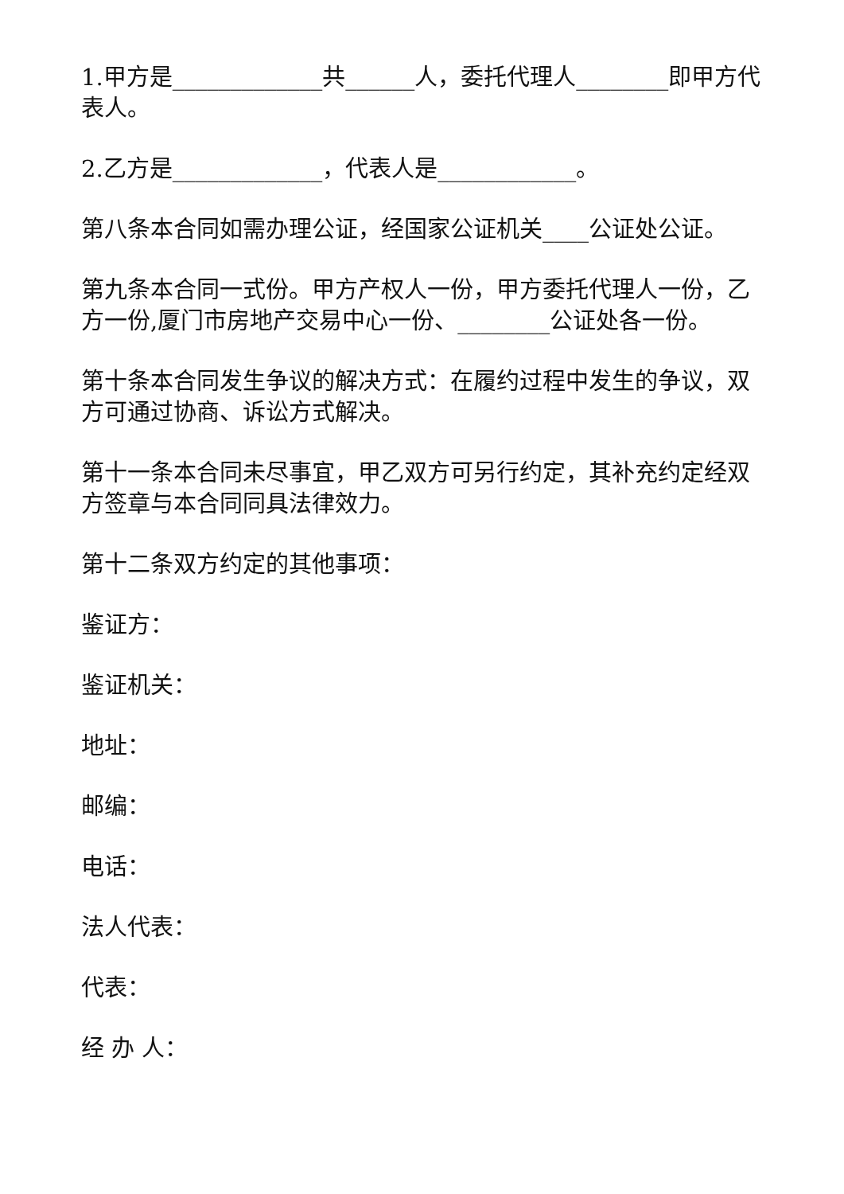1.甲方是_____________共______人，委托代理人________即甲方代表人。
2.乙方是_____________，代表人是____________。
第八条本合同如需办理公证，经国家公证机关____公证处公证。
第九条本合同一式份。甲方产权人一份，甲方委托代理人一份，乙方一份,厦门市房地产交易中心一份、________公证处各一份。
第十条本合同发生争议的解决方式：在履约过程中发生的争议，双方可通过协商、诉讼方式解决。
第十一条本合同未尽事宜，甲乙双方可另行约定，其补充约定经双方签章与本合同同具法律效力。
第十二条双方约定的其他事项：
鉴证方：
鉴证机关：
地址：
邮编：
电话：
法人代表：
代表：
经 办 人：